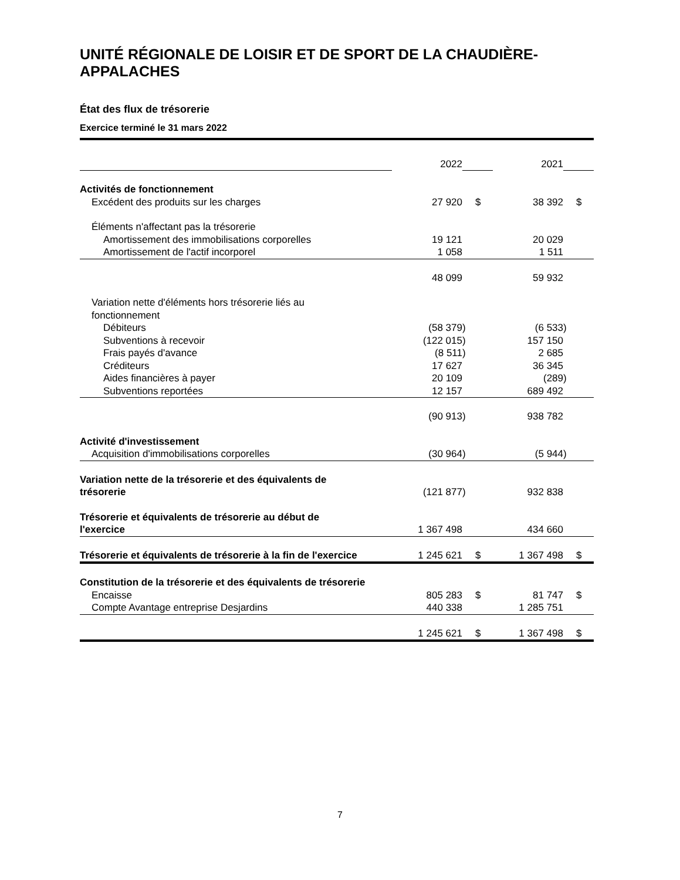UNITÉ RÉGIONALE DE LOISIR ET DE SPORT DE LA CHAUDIÈRE-APPALACHES
État des flux de trésorerie
Exercice terminé le 31 mars 2022
| | 2022 | | | 2021 | | |
| Activités de fonctionnement | | | | | | |
| Excédent des produits sur les charges | 27 920 | | $ | 38 392 | | $ |
| Éléments n'affectant pas la trésorerie | | | | | | |
| Amortissement des immobilisations corporelles | 19 121 | | | 20 029 | | |
| Amortissement de l'actif incorporel | 1 058 | | | 1 511 | | |
| | 48 099 | | | 59 932 | | |
| Variation nette d'éléments hors trésorerie liés au fonctionnement | | | | | | |
| Débiteurs | (58 379 | ) | | (6 533 | ) | |
| Subventions à recevoir | (122 015 | ) | | 157 150 | | |
| Frais payés d'avance | (8 511 | ) | | 2 685 | | |
| Créditeurs | 17 627 | | | 36 345 | | |
| Aides financières à payer | 20 109 | | | (289 | ) | |
| Subventions reportées | 12 157 | | | 689 492 | | |
| | (90 913 | ) | | 938 782 | | |
| Activité d'investissement | | | | | | |
| Acquisition d'immobilisations corporelles | (30 964 | ) | | (5 944 | ) | |
| Variation nette de la trésorerie et des équivalents de trésorerie | (121 877 | ) | | 932 838 | | |
| Trésorerie et équivalents de trésorerie au début de l'exercice | 1 367 498 | | | 434 660 | | |
| Trésorerie et équivalents de trésorerie à la fin de l'exercice | 1 245 621 | | $ | 1 367 498 | | $ |
| Constitution de la trésorerie et des équivalents de trésorerie | | | | | | |
| Encaisse | 805 283 | | $ | 81 747 | | $ |
| Compte Avantage entreprise Desjardins | 440 338 | | | 1 285 751 | | |
| | 1 245 621 | | $ | 1 367 498 | | $ |
7